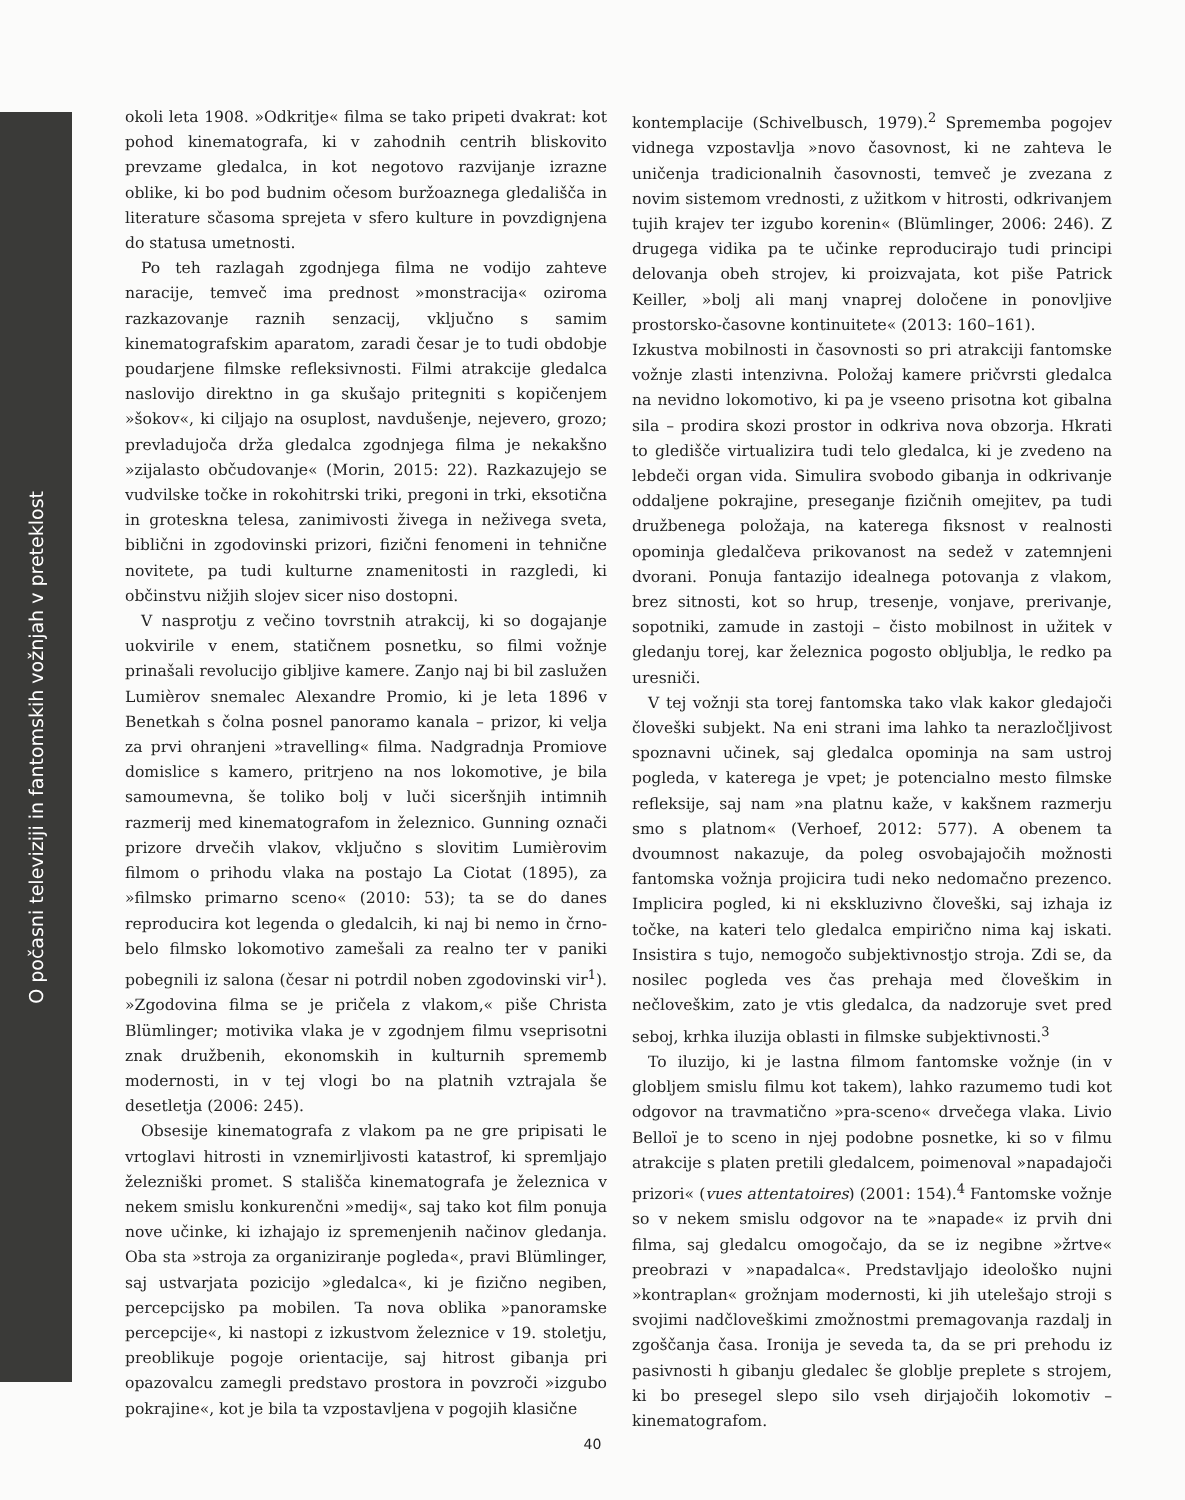O počasni televiziji in fantomskih vožnjah v preteklost
okoli leta 1908. »Odkritje« filma se tako pripeti dvakrat: kot pohod kinematografa, ki v zahodnih centrih bliskovito prevzame gledalca, in kot negotovo razvijanje izrazne oblike, ki bo pod budnim očesom buržoaznega gledališča in literature sčasoma sprejeta v sfero kulture in povzdignjena do statusa umetnosti.
Po teh razlagah zgodnjega filma ne vodijo zahteve naracije, temveč ima prednost »monstracija« oziroma razkazovanje raznih senzacij, vključno s samim kinematografskim aparatom, zaradi česar je to tudi obdobje poudarjene filmske refleksivnosti. Filmi atrakcije gledalca naslovijo direktno in ga skušajo pritegniti s kopičenjem »šokov«, ki ciljajo na osuplost, navdušenje, nejevero, grozo; prevladujoča drža gledalca zgodnjega filma je nekakšno »zijalasto občudovanje« (Morin, 2015: 22). Razkazujejo se vudvilske točke in rokohitrski triki, pregoni in trki, eksotična in groteskna telesa, zanimivosti živega in neživega sveta, biblični in zgodovinski prizori, fizični fenomeni in tehnične novitete, pa tudi kulturne znamenitosti in razgledi, ki občinstvu nižjih slojev sicer niso dostopni.
V nasprotju z večino tovrstnih atrakcij, ki so dogajanje uokvirile v enem, statičnem posnetku, so filmi vožnje prinašali revolucijo gibljive kamere. Zanjo naj bi bil zaslužen Lumièrov snemalec Alexandre Promio, ki je leta 1896 v Benetkah s čolna posnel panoramo kanala – prizor, ki velja za prvi ohranjeni »travelling« filma. Nadgradnja Promiove domislice s kamero, pritrjeno na nos lokomotive, je bila samoumevna, še toliko bolj v luči siceršnjih intimnih razmerij med kinematografom in železnico. Gunning označi prizore drvečih vlakov, vključno s slovitim Lumièrovim filmom o prihodu vlaka na postajo La Ciotat (1895), za »filmsko primarno sceno« (2010: 53); ta se do danes reproducira kot legenda o gledalcih, ki naj bi nemo in črno-belo filmsko lokomotivo zamešali za realno ter v paniki pobegnili iz salona (česar ni potrdil noben zgodovinski vir<sup>1</sup>). »Zgodovina filma se je pričela z vlakom,« piše Christa Blümlinger; motivika vlaka je v zgodnjem filmu vseprisotni znak družbenih, ekonomskih in kulturnih sprememb modernosti, in v tej vlogi bo na platnih vztrajala še desetletja (2006: 245).
Obsesije kinematografa z vlakom pa ne gre pripisati le vrtoglavi hitrosti in vznemirljivosti katastrof, ki spremljajo železniški promet. S stališča kinematografa je železnica v nekem smislu konkurenčni »medij«, saj tako kot film ponuja nove učinke, ki izhajajo iz spremenjenih načinov gledanja. Oba sta »stroja za organiziranje pogleda«, pravi Blümlinger, saj ustvarjata pozicijo »gledalca«, ki je fizično negiben, percepcijsko pa mobilen. Ta nova oblika »panoramske percepcije«, ki nastopi z izkustvom železnice v 19. stoletju, preoblikuje pogoje orientacije, saj hitrost gibanja pri opazovalcu zamegli predstavo prostora in povzroči »izgubo pokrajine«, kot je bila ta vzpostavljena v pogojih klasične
kontemplacije (Schivelbusch, 1979).<sup>2</sup> Sprememba pogojev vidnega vzpostavlja »novo časovnost, ki ne zahteva le uničenja tradicionalnih časovnosti, temveč je zvezana z novim sistemom vrednosti, z užitkom v hitrosti, odkrivanjem tujih krajev ter izgubo korenin« (Blümlinger, 2006: 246). Z drugega vidika pa te učinke reproducirajo tudi principi delovanja obeh strojev, ki proizvajata, kot piše Patrick Keiller, »bolj ali manj vnaprej določene in ponovljive prostorsko-časovne kontinuitete« (2013: 160–161).
Izkustva mobilnosti in časovnosti so pri atrakciji fantomske vožnje zlasti intenzivna. Položaj kamere pričvrsti gledalca na nevidno lokomotivo, ki pa je vseeno prisotna kot gibalna sila – prodira skozi prostor in odkriva nova obzorja. Hkrati to gledišče virtualizira tudi telo gledalca, ki je zvedeno na lebdeči organ vida. Simulira svobodo gibanja in odkrivanje oddaljene pokrajine, preseganje fizičnih omejitev, pa tudi družbenega položaja, na katerega fiksnost v realnosti opominja gledalčeva prikovanost na sedež v zatemnjeni dvorani. Ponuja fantazijo idealnega potovanja z vlakom, brez sitnosti, kot so hrup, tresenje, vonjave, prerivanje, sopotniki, zamude in zastoji – čisto mobilnost in užitek v gledanju torej, kar železnica pogosto obljublja, le redko pa uresniči.
V tej vožnji sta torej fantomska tako vlak kakor gledajoči človeški subjekt. Na eni strani ima lahko ta nerazločljivost spoznavni učinek, saj gledalca opominja na sam ustroj pogleda, v katerega je vpet; je potencialno mesto filmske refleksije, saj nam »na platnu kaže, v kakšnem razmerju smo s platnom« (Verhoef, 2012: 577). A obenem ta dvoumnost nakazuje, da poleg osvobajajočih možnosti fantomska vožnja projicira tudi neko nedomačno prezenco. Implicira pogled, ki ni ekskluzivno človeški, saj izhaja iz točke, na kateri telo gledalca empirično nima kaj iskati. Insistira s tujo, nemogočo subjektivnostjo stroja. Zdi se, da nosilec pogleda ves čas prehaja med človeškim in nečloveškim, zato je vtis gledalca, da nadzoruje svet pred seboj, krhka iluzija oblasti in filmske subjektivnosti.<sup>3</sup>
To iluzijo, ki je lastna filmom fantomske vožnje (in v globljem smislu filmu kot takem), lahko razumemo tudi kot odgovor na travmatično »pra-sceno« drvečega vlaka. Livio Belloï je to sceno in njej podobne posnetke, ki so v filmu atrakcije s platen pretili gledalcem, poimenoval »napadajoči prizori« (vues attentatoires) (2001: 154).<sup>4</sup> Fantomske vožnje so v nekem smislu odgovor na te »napade« iz prvih dni filma, saj gledalcu omogočajo, da se iz negibne »žrtve« preobrazi v »napadalca«. Predstavljajo ideološko nujni »kontraplan« grožnjam modernosti, ki jih utelešajo stroji s svojimi nadčloveškimi zmožnostmi premagovanja razdalj in zgoščanja časa. Ironija je seveda ta, da se pri prehodu iz pasivnosti h gibanju gledalec še globlje preplete s strojem, ki bo presegel slepo silo vseh dirjajočih lokomotiv – kinematografom.
40